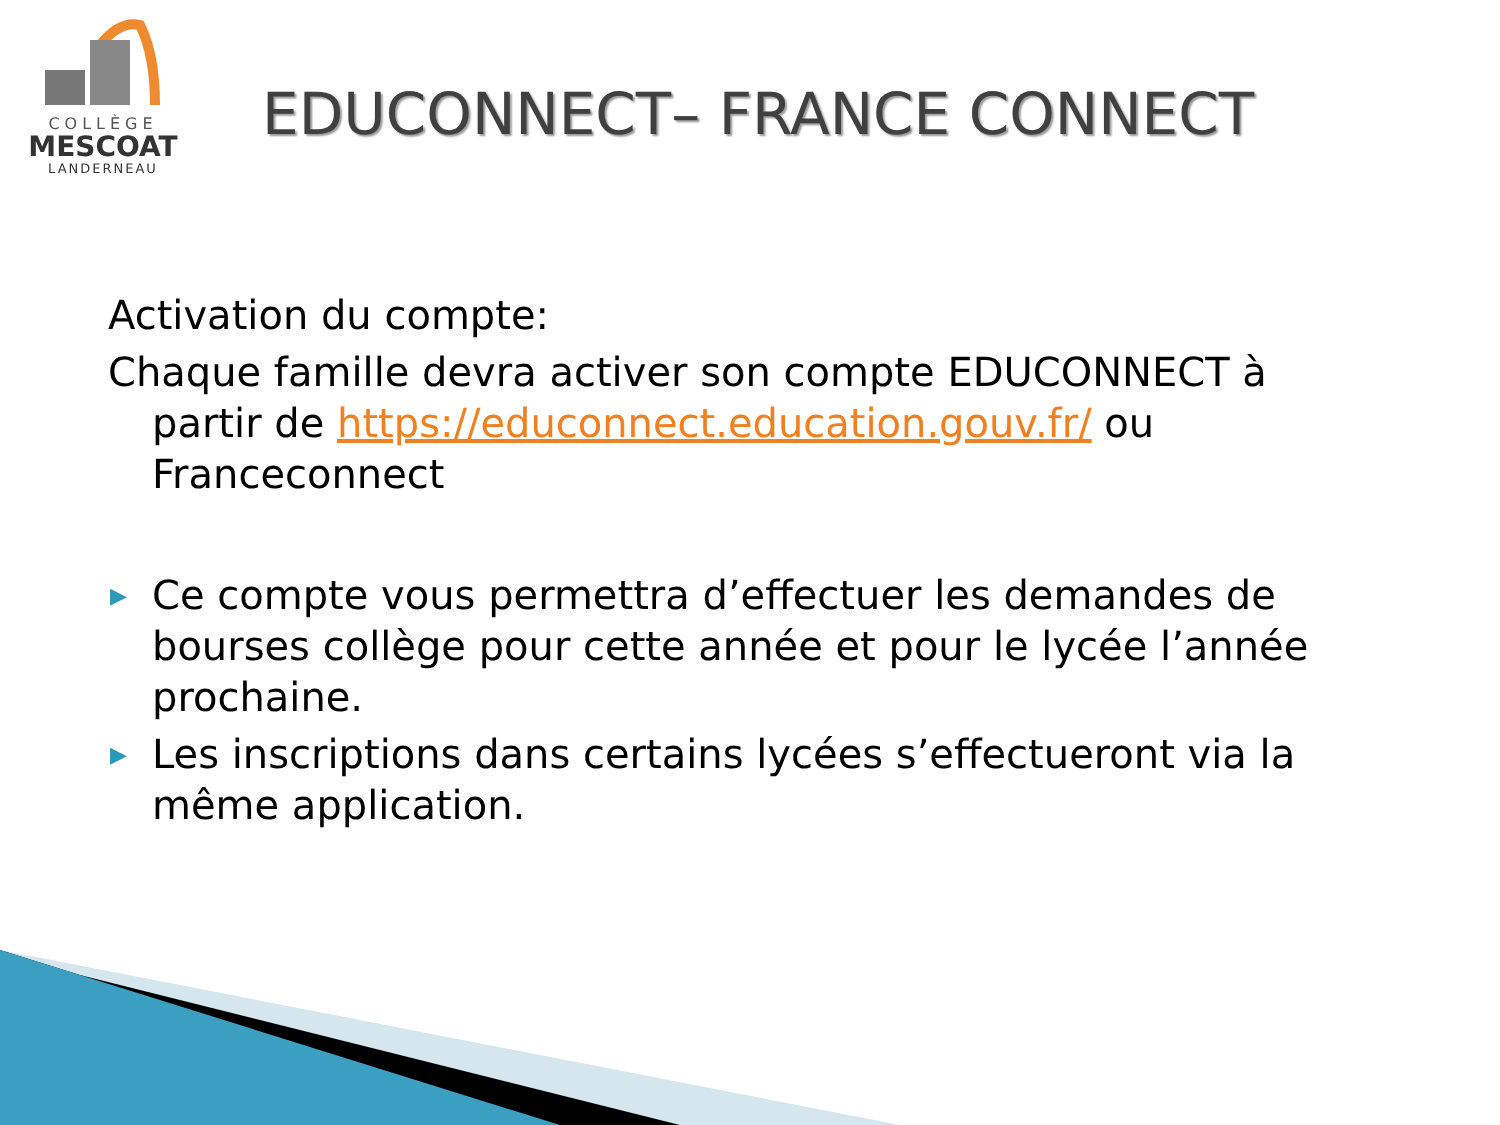COLLÈGE
MESCOAT
LANDERNEAU
EDUCONNECT– FRANCE CONNECT
Activation du compte:
Chaque famille devra activer son compte EDUCONNECT à partir de https://educonnect.education.gouv.fr/ ou Franceconnect
▶ Ce compte vous permettra d’effectuer les demandes de bourses collège pour cette année et pour le lycée l’année prochaine.
▶ Les inscriptions dans certains lycées s’effectueront via la même application.